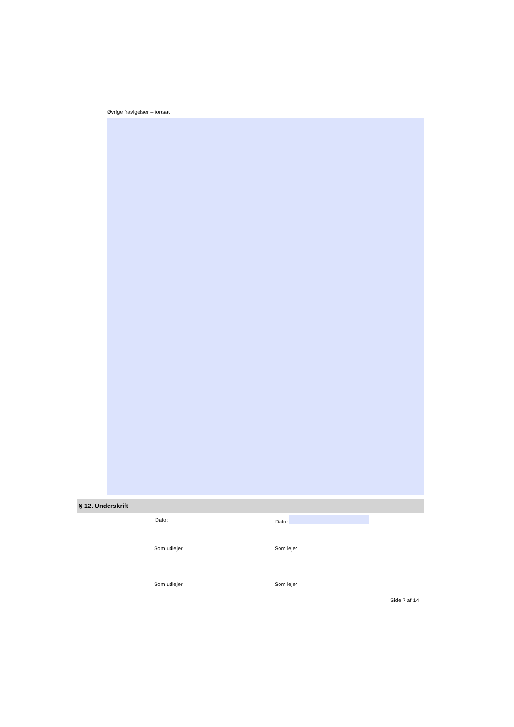Øvrige fravigelser – fortsat
§ 12. Underskrift
Dato: Dato:
Som udlejer Som lejer
Som udlejer Som lejer
Side 7 af 14